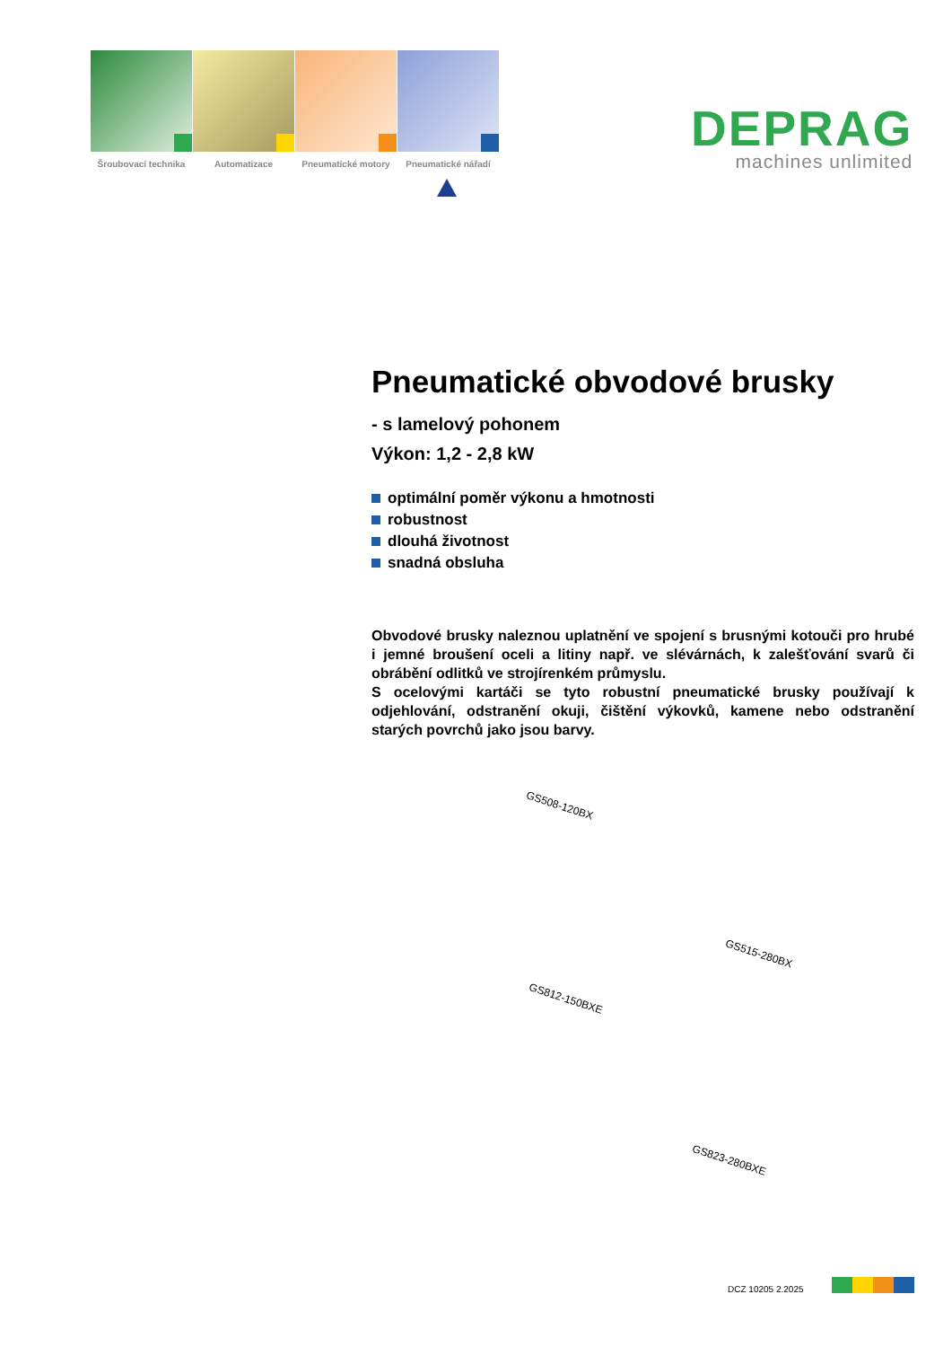Šroubovací technika
Automatizace
Pneumatické motory
Pneumatické nářadí
DEPRAG
machines unlimited
Pneumatické obvodové brusky
- s lamelový pohonem
Výkon: 1,2 - 2,8 kW
optimální poměr výkonu a hmotnosti
robustnost
dlouhá životnost
snadná obsluha
Obvodové brusky naleznou uplatnění ve spojení s brusnými kotouči pro hrubé i jemné broušení oceli a litiny např. ve slévárnách, k zalešťování svarů či obrábění odlitků ve strojírenkém průmyslu.
S ocelovými kartáči se tyto robustní pneumatické brusky používají k odjehlování, odstranění okuji, čištění výkovků, kamene nebo odstranění starých povrchů jako jsou barvy.
GS508-120BX
GS515-280BX
GS812-150BXE
GS823-280BXE
DCZ 10205 2.2025